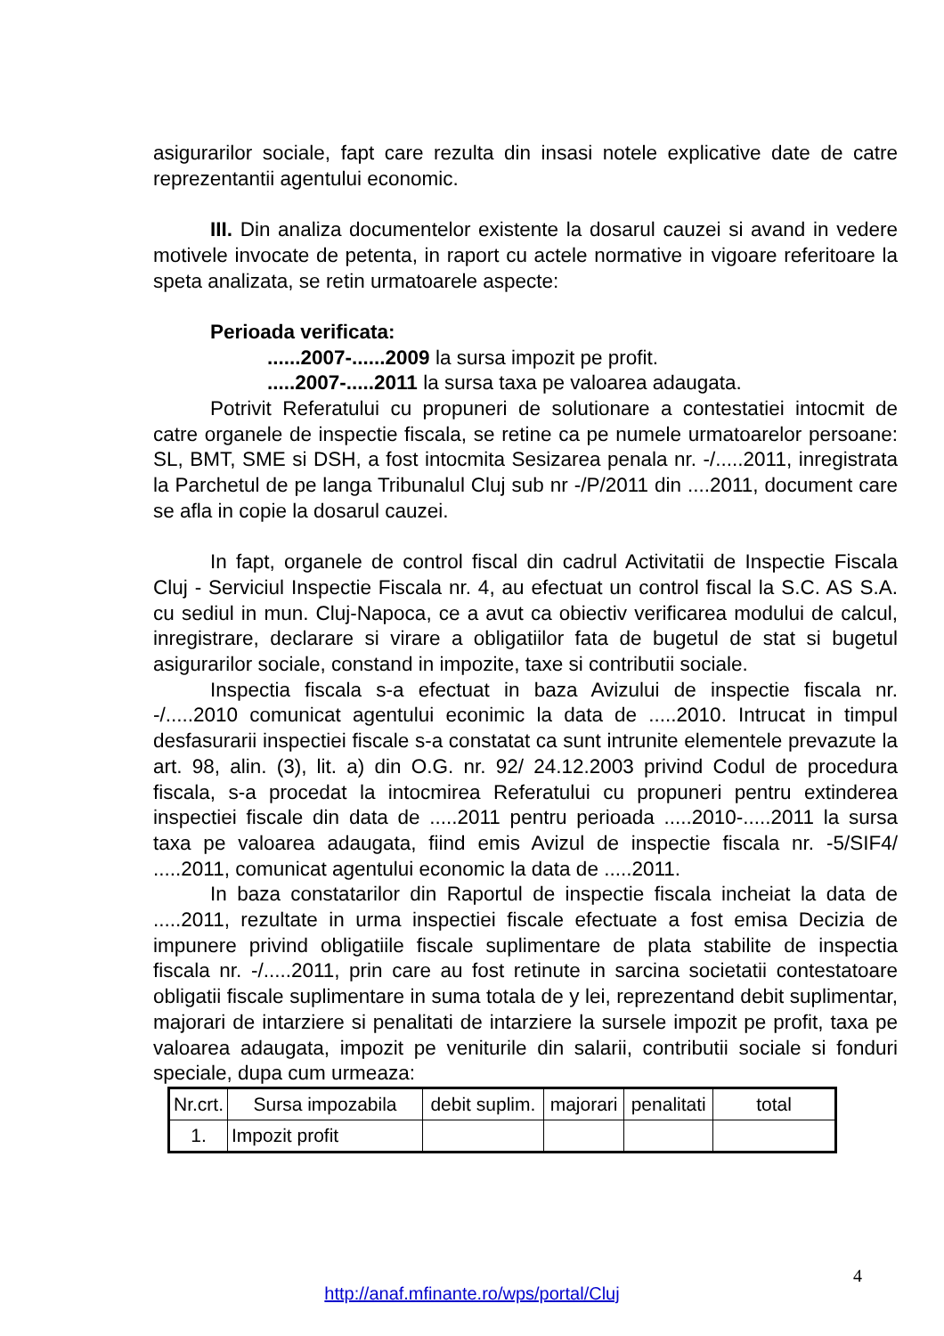asigurarilor sociale, fapt care rezulta din insasi notele explicative date de catre reprezentantii agentului economic.
III. Din analiza documentelor existente la dosarul cauzei si avand in vedere motivele invocate de petenta, in raport cu actele normative in vigoare referitoare la speta analizata, se retin urmatoarele aspecte:
Perioada verificata:
......2007-......2009 la sursa impozit pe profit.
.....2007-.....2011 la sursa taxa pe valoarea adaugata.
Potrivit Referatului cu propuneri de solutionare a contestatiei intocmit de catre organele de inspectie fiscala, se retine ca pe numele urmatoarelor persoane: SL, BMT, SME si DSH, a fost intocmita Sesizarea penala nr. -/.....2011, inregistrata la Parchetul de pe langa Tribunalul Cluj sub nr -/P/2011 din ....2011, document care se afla in copie la dosarul cauzei.
In fapt, organele de control fiscal din cadrul Activitatii de Inspectie Fiscala Cluj - Serviciul Inspectie Fiscala nr. 4, au efectuat un control fiscal la S.C. AS S.A. cu sediul in mun. Cluj-Napoca, ce a avut ca obiectiv verificarea modului de calcul, inregistrare, declarare si virare a obligatiilor fata de bugetul de stat si bugetul asigurarilor sociale, constand in impozite, taxe si contributii sociale.
Inspectia fiscala s-a efectuat in baza Avizului de inspectie fiscala nr. -/.....2010 comunicat agentului econimic la data de .....2010. Intrucat in timpul desfasurarii inspectiei fiscale s-a constatat ca sunt intrunite elementele prevazute la art. 98, alin. (3), lit. a) din O.G. nr. 92/ 24.12.2003 privind Codul de procedura fiscala, s-a procedat la intocmirea Referatului cu propuneri pentru extinderea inspectiei fiscale din data de .....2011 pentru perioada .....2010-.....2011 la sursa taxa pe valoarea adaugata, fiind emis Avizul de inspectie fiscala nr. -5/SIF4/ .....2011, comunicat agentului economic la data de .....2011.
In baza constatarilor din Raportul de inspectie fiscala incheiat la data de .....2011, rezultate in urma inspectiei fiscale efectuate a fost emisa Decizia de impunere privind obligatiile fiscale suplimentare de plata stabilite de inspectia fiscala nr. -/.....2011, prin care au fost retinute in sarcina societatii contestatoare obligatii fiscale suplimentare in suma totala de y lei, reprezentand debit suplimentar, majorari de intarziere si penalitati de intarziere la sursele impozit pe profit, taxa pe valoarea adaugata, impozit pe veniturile din salarii, contributii sociale si fonduri speciale, dupa cum urmeaza:
| Nr.crt. | Sursa impozabila | debit suplim. | majorari | penalitati | total |
| --- | --- | --- | --- | --- | --- |
| 1. | Impozit profit | | | | |
4
http://anaf.mfinante.ro/wps/portal/Cluj